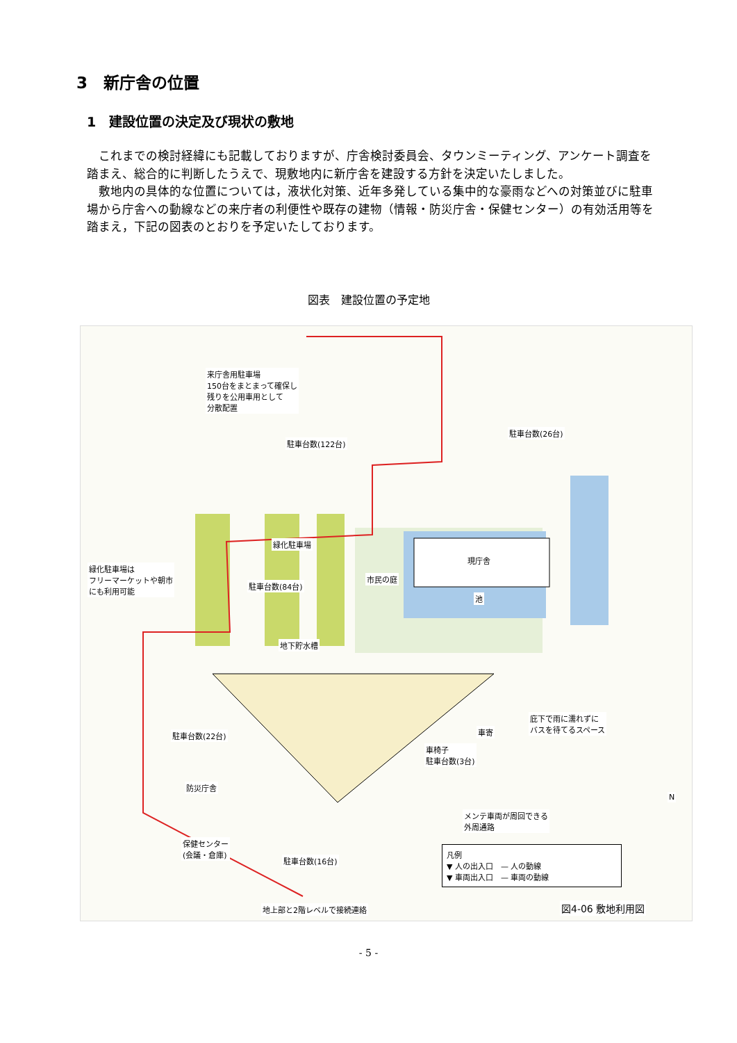3　新庁舎の位置
1　建設位置の決定及び現状の敷地
これまでの検討経緯にも記載しておりますが、庁舎検討委員会、タウンミーティング、アンケート調査を踏まえ、総合的に判断したうえで、現敷地内に新庁舎を建設する方針を決定いたしました。
敷地内の具体的な位置については，液状化対策、近年多発している集中的な豪雨などへの対策並びに駐車場から庁舎への動線などの来庁者の利便性や既存の建物（情報・防災庁舎・保健センター）の有効活用等を踏まえ，下記の図表のとおりを予定いたしております。
図表　建設位置の予定地
来庁舎用駐車場
150台をまとまって確保し
残りを公用車用として
分散配置
駐車台数(122台)
駐車台数(26台)
緑化駐車場
緑化駐車場は
フリーマーケットや朝市
にも利用可能 駐車台数(84台)
現庁舎
市民の庭
池
地下貯水槽
庇下で雨に濡れずに
バスを待てるスペース
車寄 駐車台数(22台)
車椅子
駐車台数(3台)
防災庁舎
メンテ車両が周回できる
外周通路
N
保健センター
(会議・倉庫)
駐車台数(16台)
凡例
▼ 人の出入口　— 人の動線
▼ 車両出入口　— 車両の動線
地上部と2階レベルで接続連絡 図4-06 敷地利用図
- 5 -